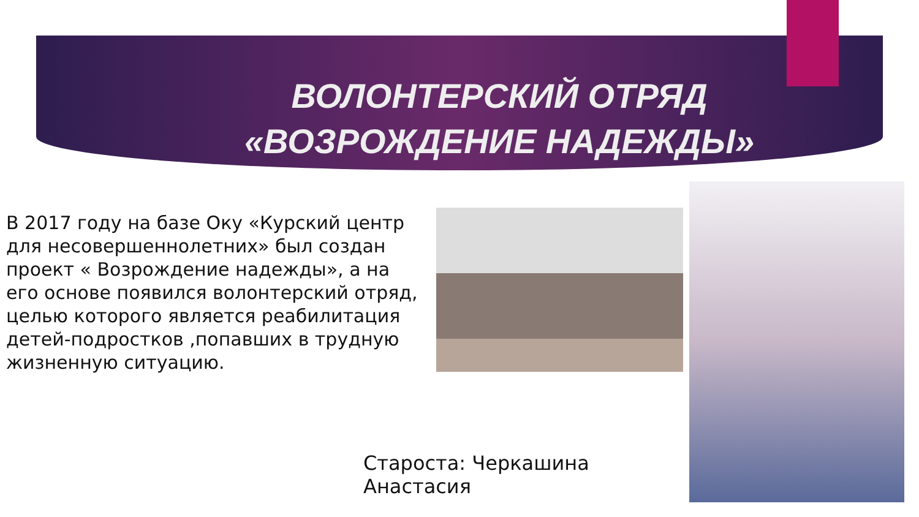ВОЛОНТЕРСКИЙ ОТРЯД
«ВОЗРОЖДЕНИЕ НАДЕЖДЫ»
В 2017 году на базе Оку «Курский центр для несовершеннолетних» был создан проект « Возрождение надежды», а на его основе появился волонтерский отряд, целью которого является реабилитация детей-подростков ,попавших в трудную жизненную ситуацию.
Староста: Черкашина
Анастасия